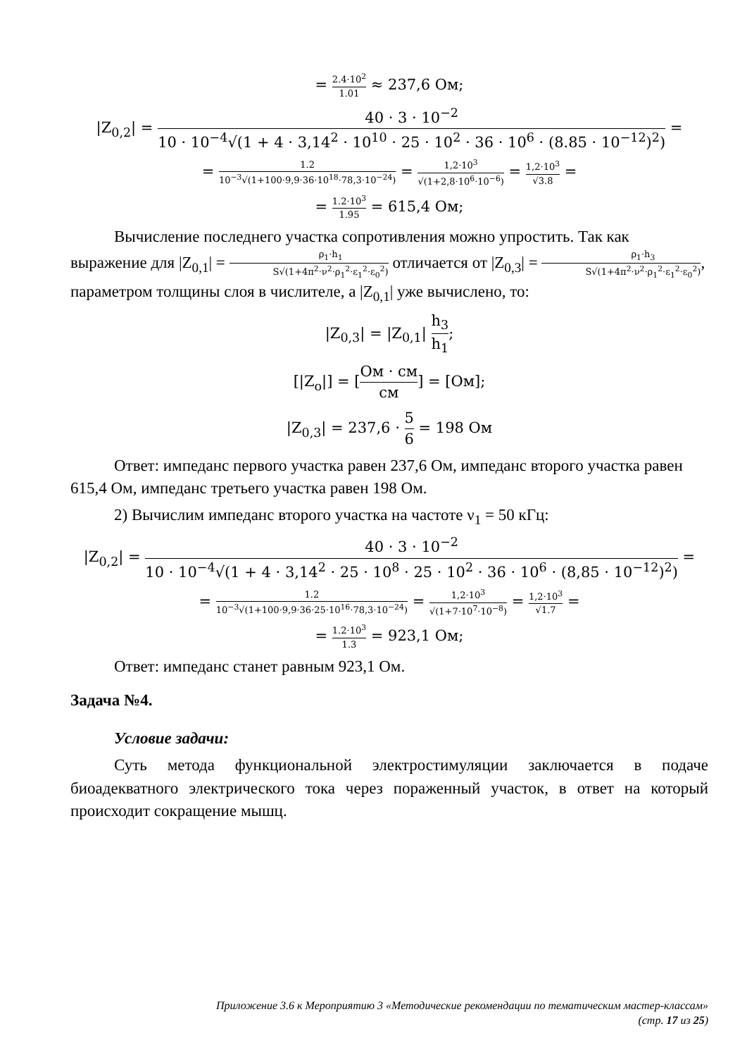= 2.4·10<sup>2</sup> 1.01 ≈ 237,6 Ом;
|Z<sub>0,2</sub>| = 40 · 3 · 10<sup>−2</sup> 10 · 10<sup>−4</sup>√(1 + 4 · 3,14<sup>2</sup> · 10<sup>10</sup> · 25 · 10<sup>2</sup> · 36 · 10<sup>6</sup> · (8.85 · 10<sup>−12</sup>)<sup>2</sup>) =
= 1.2 10<sup>−3</sup>√(1+100·9,9·36·10<sup>18</sup>·78,3·10<sup>−24</sup>) = 1,2·10<sup>3</sup> √(1+2,8·10<sup>6</sup>·10<sup>−6</sup>) = 1,2·10<sup>3</sup> √3.8 =
= 1.2·10<sup>3</sup> 1.95 = 615,4 Ом;
Вычисление последнего участка сопротивления можно упростить. Так как выражение для |Z<sub>0,1</sub>| = ρ<sub>1</sub>·h<sub>1</sub> S√(1+4π<sup>2</sup>·ν<sup>2</sup>·ρ<sub>1</sub><sup>2</sup>·ε<sub>1</sub><sup>2</sup>·ε<sub>0</sub><sup>2</sup>) отличается от |Z<sub>0,3</sub>| = ρ<sub>1</sub>·h<sub>3</sub> S√(1+4π<sup>2</sup>·ν<sup>2</sup>·ρ<sub>1</sub><sup>2</sup>·ε<sub>1</sub><sup>2</sup>·ε<sub>0</sub><sup>2</sup>), параметром толщины слоя в числителе, а |Z<sub>0,1</sub>| уже вычислено, то:
|Z<sub>0,3</sub>| = |Z<sub>0,1</sub>| h<sub>3</sub> h<sub>1</sub>;
[|Z<sub>o</sub>|] = [Ом · см см] = [Ом];
|Z<sub>0,3</sub>| = 237,6 · 5 6 = 198 Ом
Ответ: импеданс первого участка равен 237,6 Ом, импеданс второго участка равен 615,4 Ом, импеданс третьего участка равен 198 Ом.
2) Вычислим импеданс второго участка на частоте ν<sub>1</sub> = 50 кГц:
|Z<sub>0,2</sub>| = 40 · 3 · 10<sup>−2</sup> 10 · 10<sup>−4</sup>√(1 + 4 · 3,14<sup>2</sup> · 25 · 10<sup>8</sup> · 25 · 10<sup>2</sup> · 36 · 10<sup>6</sup> · (8,85 · 10<sup>−12</sup>)<sup>2</sup>) =
= 1.2 10<sup>−3</sup>√(1+100·9,9·36·25·10<sup>16</sup>·78,3·10<sup>−24</sup>) = 1,2·10<sup>3</sup> √(1+7·10<sup>7</sup>·10<sup>−8</sup>) = 1,2·10<sup>3</sup> √1.7 =
= 1.2·10<sup>3</sup> 1.3 = 923,1 Ом;
Ответ: импеданс станет равным 923,1 Ом.
Задача №4.
Условие задачи:
Суть метода функциональной электростимуляции заключается в подаче биоадекватного электрического тока через пораженный участок, в ответ на который происходит сокращение мышц.
Приложение 3.6 к Мероприятию 3 «Методические рекомендации по тематическим мастер-классам»
(стр. 17 из 25)